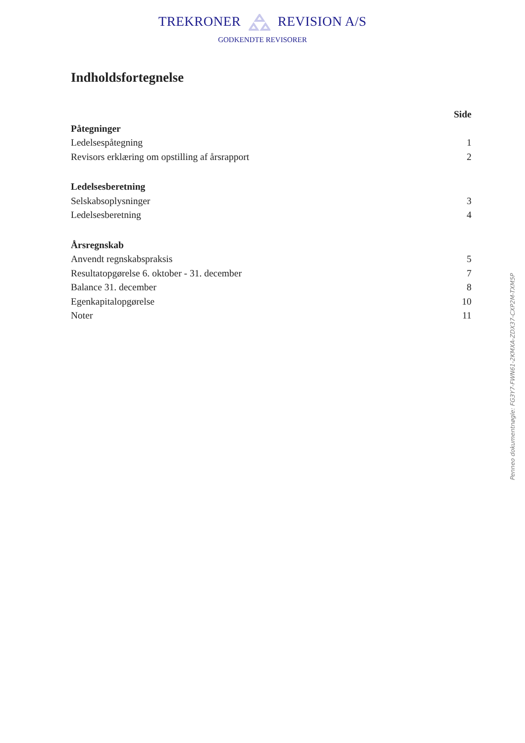TREKRONER REVISION A/S
GODKENDTE REVISORER
Indholdsfortegnelse
Side
Påtegninger
Ledelsespåtegning 1
Revisors erklæring om opstilling af årsrapport 2
Ledelsesberetning
Selskabsoplysninger 3
Ledelsesberetning 4
Årsregnskab
Anvendt regnskabspraksis 5
Resultatopgørelse 6. oktober - 31. december 7
Balance 31. december 8
Egenkapitalopgørelse 10
Noter 11
Penneo dokumentnøgle: FG3Y7-FWN61-2KMXA-ZDX37-CXP2M-TXM5P